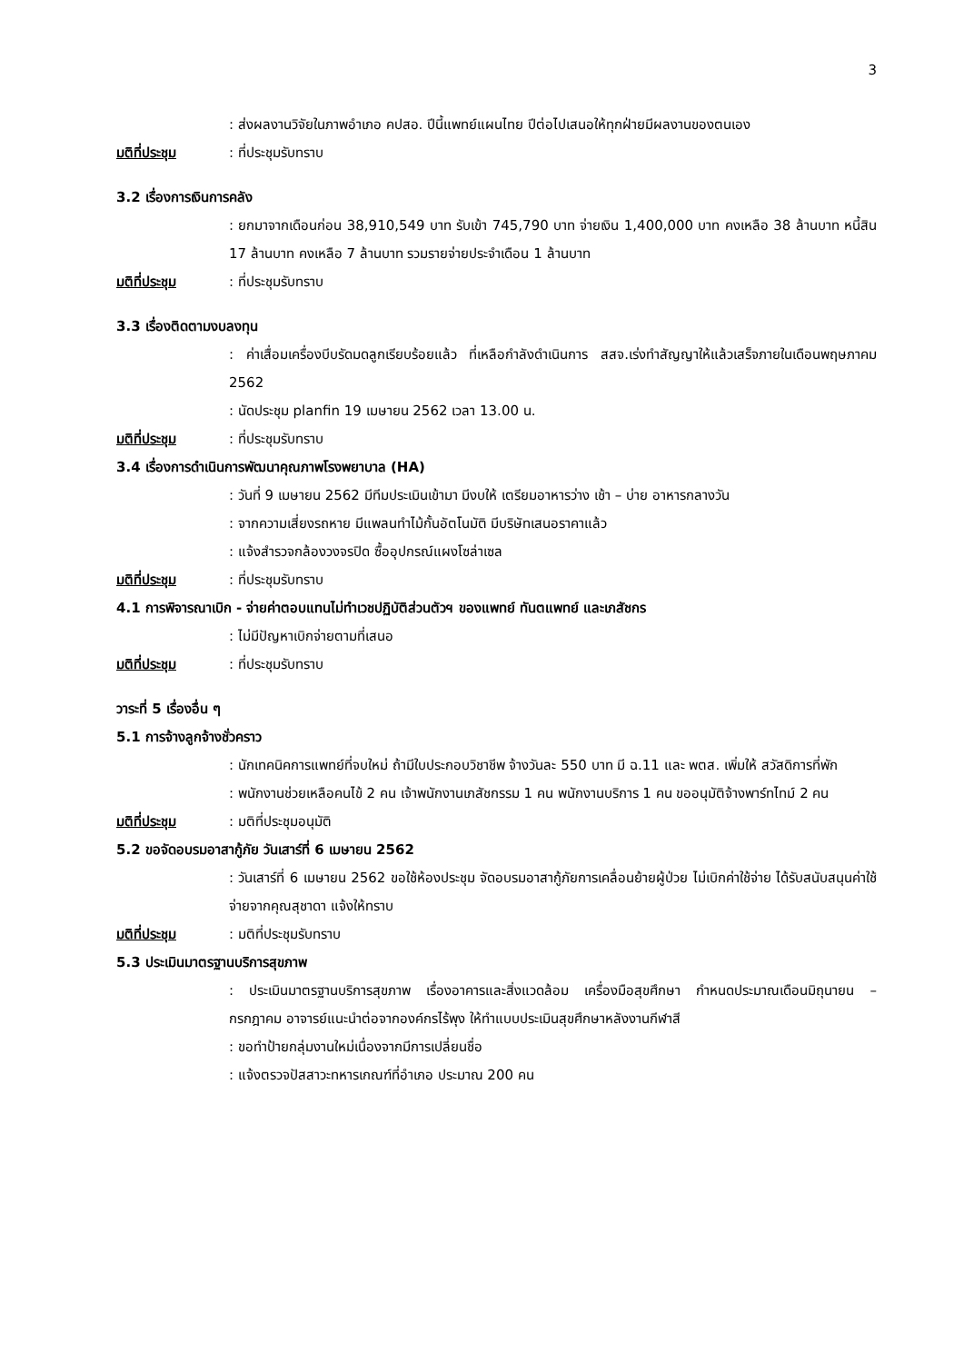3
: ส่งผลงานวิจัยในภาพอำเภอ คปสอ. ปีนี้แพทย์แผนไทย ปีต่อไปเสนอให้ทุกฝ่ายมีผลงานของตนเอง
มติที่ประชุม: ที่ประชุมรับทราบ
3.2 เรื่องการเงินการคลัง
: ยกมาจากเดือนก่อน 38,910,549 บาท รับเข้า 745,790 บาท จ่ายเงิน 1,400,000 บาท คงเหลือ 38 ล้านบาท หนี้สิน 17 ล้านบาท คงเหลือ 7 ล้านบาท รวมรายจ่ายประจำเดือน 1 ล้านบาท
มติที่ประชุม: ที่ประชุมรับทราบ
3.3 เรื่องติดตามงบลงทุน
: ค่าเสื่อมเครื่องบีบรัดมดลูกเรียบร้อยแล้ว ที่เหลือกำลังดำเนินการ สสจ.เร่งทำสัญญาให้แล้วเสร็จภายในเดือนพฤษภาคม 2562
: นัดประชุม planfin 19 เมษายน 2562 เวลา 13.00 น.
มติที่ประชุม: ที่ประชุมรับทราบ
3.4 เรื่องการดำเนินการพัฒนาคุณภาพโรงพยาบาล (HA)
: วันที่ 9 เมษายน 2562 มีทีมประเมินเข้ามา มีงบให้ เตรียมอาหารว่าง เช้า – บ่าย อาหารกลางวัน
: จากความเสี่ยงรถหาย มีแพลนทำไม้กั้นอัตโนมัติ มีบริษัทเสนอราคาแล้ว
: แจ้งสำรวจกล้องวงจรปิด ซื้ออุปกรณ์แผงโซล่าเซล
มติที่ประชุม: ที่ประชุมรับทราบ
4.1 การพิจารณาเบิก - จ่ายค่าตอบแทนไม่ทำเวชปฏิบัติส่วนตัวฯ ของแพทย์ ทันตแพทย์ และเภสัชกร
: ไม่มีปัญหาเบิกจ่ายตามที่เสนอ
มติที่ประชุม: ที่ประชุมรับทราบ
วาระที่ 5 เรื่องอื่น ๆ
5.1 การจ้างลูกจ้างชั่วคราว
: นักเทคนิคการแพทย์ที่จบใหม่ ถ้ามีใบประกอบวิชาชีพ จ้างวันละ 550 บาท มี ฉ.11 และ พตส. เพิ่มให้ สวัสดิการที่พัก
: พนักงานช่วยเหลือคนไข้ 2 คน เจ้าพนักงานเภสัชกรรม 1 คน พนักงานบริการ 1 คน ขออนุมัติจ้างพาร์ทไทม์ 2 คน
มติที่ประชุม: มติที่ประชุมอนุมัติ
5.2 ขอจัดอบรมอาสากู้ภัย วันเสาร์ที่ 6 เมษายน 2562
: วันเสาร์ที่ 6 เมษายน 2562 ขอใช้ห้องประชุม จัดอบรมอาสากู้ภัยการเคลื่อนย้ายผู้ป่วย ไม่เบิกค่าใช้จ่าย ได้รับสนับสนุนค่าใช้จ่ายจากคุณสุชาดา แจ้งให้ทราบ
มติที่ประชุม: มติที่ประชุมรับทราบ
5.3 ประเมินมาตรฐานบริการสุขภาพ
: ประเมินมาตรฐานบริการสุขภาพ เรื่องอาคารและสิ่งแวดล้อม เครื่องมือสุขศึกษา กำหนดประมาณเดือนมิถุนายน – กรกฎาคม อาจารย์แนะนำต่อจากองค์กรไร้พุง ให้ทำแบบประเมินสุขศึกษาหลังงานกีฬาสี
: ขอทำป้ายกลุ่มงานใหม่เนื่องจากมีการเปลี่ยนชื่อ
: แจ้งตรวจปัสสาวะทหารเกณฑ์ที่อำเภอ ประมาณ 200 คน